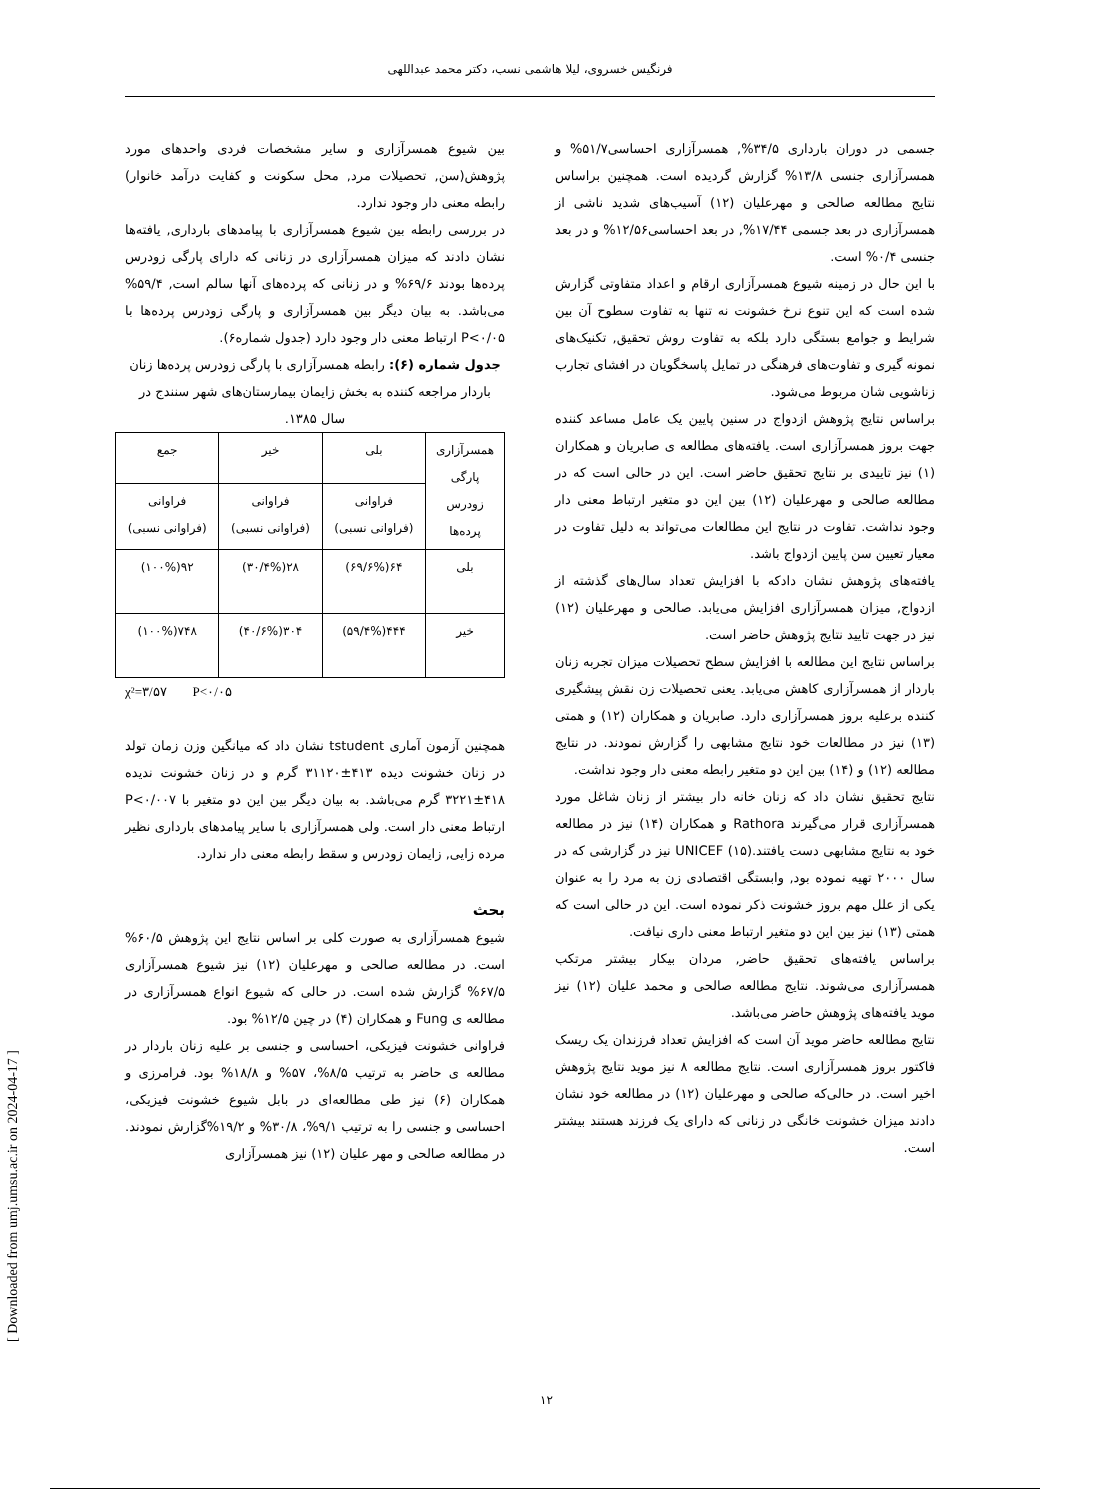فرنگیس خسروی، لیلا هاشمی نسب، دکتر محمد عبداللهی
بین شیوع همسرآزاری و سایر مشخصات فردی واحدهای مورد پژوهش(سن, تحصیلات مرد, محل سکونت و کفایت درآمد خانوار) رابطه معنی دار وجود ندارد.
در بررسی رابطه بین شیوع همسرآزاری با پیامدهای بارداری, یافته‌ها نشان دادند که میزان همسرآزاری در زنانی که دارای پارگی زودرس پرده‌ها بودند ۶۹/۶% و در زنانی که پرده‌های آنها سالم است, ۵۹/۴% می‌باشد. به بیان دیگر بین همسرآزاری و پارگی زودرس پرده‌ها با P<۰/۰۵ ارتباط معنی دار وجود دارد (جدول شماره۶).
جدول شماره (۶): رابطه همسرآزاری با پارگی زودرس پرده‌ها زنان باردار مراجعه کننده به بخش زایمان بیمارستان‌های شهر سنندج در سال ۱۳۸۵.
| همسرآزاری پارگی زودرس پرده‌ها | بلی | خیر | جمع |
| | فراوانی (فراوانی نسبی) | فراوانی (فراوانی نسبی) | فراوانی (فراوانی نسبی) |
| بلی | ۶۴(۶۹/۶%) | ۲۸(۳۰/۴%) | ۹۲(۱۰۰%) |
| خیر | ۴۴۴(۵۹/۴%) | ۳۰۴(۴۰/۶%) | ۷۴۸(۱۰۰%) |
χ²=۳/۵۷ P<۰/۰۵
همچنین آزمون آماری tstudent نشان داد که میانگین وزن زمان تولد در زنان خشونت دیده ۴۱۳±۳۱۱۲۰ گرم و در زنان خشونت ندیده ۴۱۸±۳۲۲۱ گرم می‌باشد. به بیان دیگر بین این دو متغیر با P<۰/۰۰۷ ارتباط معنی دار است. ولی همسرآزاری با سایر پیامدهای بارداری نظیر مرده زایی, زایمان زودرس و سقط رابطه معنی دار ندارد.
بحث
شیوع همسرآزاری به صورت کلی بر اساس نتایج این پژوهش ۶۰/۵% است. در مطالعه صالحی و مهرعلیان (۱۲) نیز شیوع همسرآزاری ۶۷/۵% گزارش شده است. در حالی که شیوع انواع همسرآزاری در مطالعه ی Fung و همکاران (۴) در چین ۱۲/۵% بود.
فراوانی خشونت فیزیکی، احساسی و جنسی بر علیه زنان باردار در مطالعه ی حاضر به ترتیب ۸/۵%، ۵۷% و ۱۸/۸% بود. فرامرزی و همکاران (۶) نیز طی مطالعه‌ای در بابل شیوع خشونت فیزیکی، احساسی و جنسی را به ترتیب ۹/۱%، ۳۰/۸% و ۱۹/۲%گزارش نمودند. در مطالعه صالحی و مهر علیان (۱۲) نیز همسرآزاری
جسمی در دوران بارداری ۳۴/۵%, همسرآزاری احساسی۵۱/۷% و همسرآزاری جنسی ۱۳/۸% گزارش گردیده است. همچنین براساس نتایج مطالعه صالحی و مهرعلیان (۱۲) آسیب‌های شدید ناشی از همسرآزاری در بعد جسمی ۱۷/۴۴%, در بعد احساسی۱۲/۵۶% و در بعد جنسی ۰/۴% است.
با این حال در زمینه شیوع همسرآزاری ارقام و اعداد متفاوتی گزارش شده است که این تنوع نرخ خشونت نه تنها به تفاوت سطوح آن بین شرایط و جوامع بستگی دارد بلکه به تفاوت روش تحقیق, تکنیک‌های نمونه گیری و تفاوت‌های فرهنگی در تمایل پاسخگویان در افشای تجارب زناشویی شان مربوط می‌شود.
براساس نتایج پژوهش ازدواج در سنین پایین یک عامل مساعد کننده جهت بروز همسرآزاری است. یافته‌های مطالعه ی صابریان و همکاران (۱) نیز تاییدی بر نتایج تحقیق حاضر است. این در حالی است که در مطالعه صالحی و مهرعلیان (۱۲) بین این دو متغیر ارتباط معنی دار وجود نداشت. تفاوت در نتایج این مطالعات می‌تواند به دلیل تفاوت در معیار تعیین سن پایین ازدواج باشد.
یافته‌های پژوهش نشان دادکه با افزایش تعداد سال‌های گذشته از ازدواج, میزان همسرآزاری افزایش می‌یابد. صالحی و مهرعلیان (۱۲) نیز در جهت تایید نتایج پژوهش حاضر است.
براساس نتایج این مطالعه با افزایش سطح تحصیلات میزان تجربه زنان باردار از همسرآزاری کاهش می‌یابد. یعنی تحصیلات زن نقش پیشگیری کننده برعلیه بروز همسرآزاری دارد. صابریان و همکاران (۱۲) و همتی (۱۳) نیز در مطالعات خود نتایج مشابهی را گزارش نمودند. در نتایج مطالعه (۱۲) و (۱۴) بین این دو متغیر رابطه معنی دار وجود نداشت.
نتایج تحقیق نشان داد که زنان خانه دار بیشتر از زنان شاغل مورد همسرآزاری قرار می‌گیرند Rathora و همکاران (۱۴) نیز در مطالعه خود به نتایج مشابهی دست یافتند.UNICEF (۱۵) نیز در گزارشی که در سال ۲۰۰۰ تهیه نموده بود, وابستگی اقتصادی زن به مرد را به عنوان یکی از علل مهم بروز خشونت ذکر نموده است. این در حالی است که همتی (۱۳) نیز بین این دو متغیر ارتباط معنی داری نیافت.
براساس یافته‌های تحقیق حاضر, مردان بیکار بیشتر مرتکب همسرآزاری می‌شوند. نتایج مطالعه صالحی و محمد علیان (۱۲) نیز موید یافته‌های پژوهش حاضر می‌باشد.
نتایج مطالعه حاضر موید آن است که افزایش تعداد فرزندان یک ریسک فاکتور بروز همسرآزاری است. نتایج مطالعه ۸ نیز موید نتایج پژوهش اخیر است. در حالی‌که صالحی و مهرعلیان (۱۲) در مطالعه خود نشان دادند میزان خشونت خانگی در زنانی که دارای یک فرزند هستند بیشتر است.
[ Downloaded from umj.umsu.ac.ir on 2024-04-17 ]
۱۲